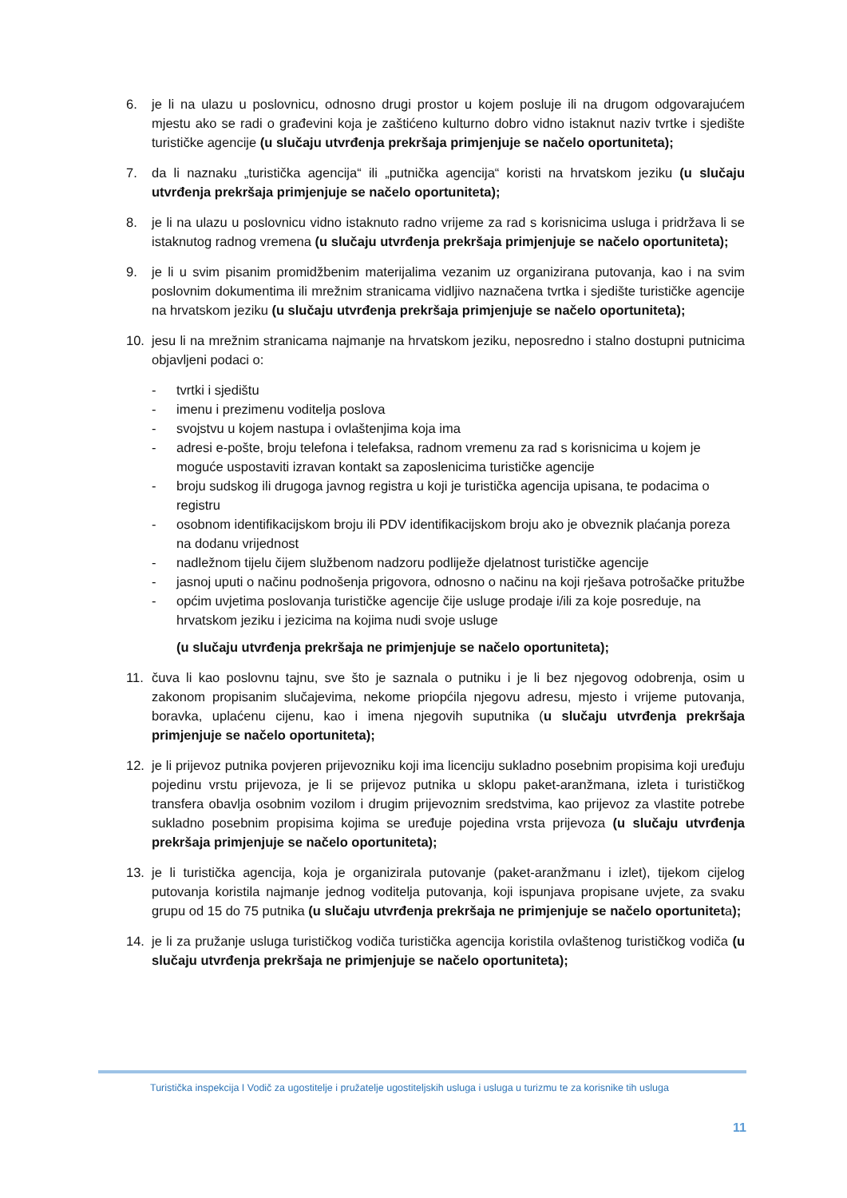6. je li na ulazu u poslovnicu, odnosno drugi prostor u kojem posluje ili na drugom odgovarajućem mjestu ako se radi o građevini koja je zaštićeno kulturno dobro vidno istaknut naziv tvrtke i sjedište turističke agencije (u slučaju utvrđenja prekršaja primjenjuje se načelo oportuniteta);
7. da li naznaku „turistička agencija“ ili „putnička agencija“ koristi na hrvatskom jeziku (u slučaju utvrđenja prekršaja primjenjuje se načelo oportuniteta);
8. je li na ulazu u poslovnicu vidno istaknuto radno vrijeme za rad s korisnicima usluga i pridržava li se istaknutog radnog vremena (u slučaju utvrđenja prekršaja primjenjuje se načelo oportuniteta);
9. je li u svim pisanim promidžbenim materijalima vezanim uz organizirana putovanja, kao i na svim poslovnim dokumentima ili mrežnim stranicama vidljivo naznačena tvrtka i sjedište turističke agencije na hrvatskom jeziku (u slučaju utvrđenja prekršaja primjenjuje se načelo oportuniteta);
10. jesu li na mrežnim stranicama najmanje na hrvatskom jeziku, neposredno i stalno dostupni putnicima objavljeni podaci o:
- tvrtki i sjedištu
- imenu i prezimenu voditelja poslova
- svojstvu u kojem nastupa i ovlaštenjima koja ima
- adresi e-pošte, broju telefona i telefaksa, radnom vremenu za rad s korisnicima u kojem je moguće uspostaviti izravan kontakt sa zaposlenicima turističke agencije
- broju sudskog ili drugoga javnog registra u koji je turistička agencija upisana, te podacima o registru
- osobnom identifikacijskom broju ili PDV identifikacijskom broju ako je obveznik plaćanja poreza na dodanu vrijednost
- nadležnom tijelu čijem službenom nadzoru podliježe djelatnost turističke agencije
- jasnoj uputi o načinu podnošenja prigovora, odnosno o načinu na koji rješava potrošačke pritužbe
- općim uvjetima poslovanja turističke agencije čije usluge prodaje i/ili za koje posreduje, na hrvatskom jeziku i jezicima na kojima nudi svoje usluge
(u slučaju utvrđenja prekršaja ne primjenjuje se načelo oportuniteta);
11. čuva li kao poslovnu tajnu, sve što je saznala o putniku i je li bez njegovog odobrenja, osim u zakonom propisanim slučajevima, nekome priopćila njegovu adresu, mjesto i vrijeme putovanja, boravka, uplaćenu cijenu, kao i imena njegovih suputnika (u slučaju utvrđenja prekršaja primjenjuje se načelo oportuniteta);
12. je li prijevoz putnika povjeren prijevozniku koji ima licenciju sukladno posebnim propisima koji uređuju pojedinu vrstu prijevoza, je li se prijevoz putnika u sklopu paket-aranžmana, izleta i turističkog transfera obavlja osobnim vozilom i drugim prijevoznim sredstvima, kao prijevoz za vlastite potrebe sukladno posebnim propisima kojima se uređuje pojedina vrsta prijevoza (u slučaju utvrđenja prekršaja primjenjuje se načelo oportuniteta);
13. je li turistička agencija, koja je organizirala putovanje (paket-aranžmanu i izlet), tijekom cijelog putovanja koristila najmanje jednog voditelja putovanja, koji ispunjava propisane uvjete, za svaku grupu od 15 do 75 putnika (u slučaju utvrđenja prekršaja ne primjenjuje se načelo oportuniteta);
14. je li za pružanje usluga turističkog vodiča turistička agencija koristila ovlaštenog turističkog vodiča (u slučaju utvrđenja prekršaja ne primjenjuje se načelo oportuniteta);
Turistička inspekcija I Vodič za ugostitelje i pružatelje ugostiteljskih usluga i usluga u turizmu te za korisnike tih usluga
11